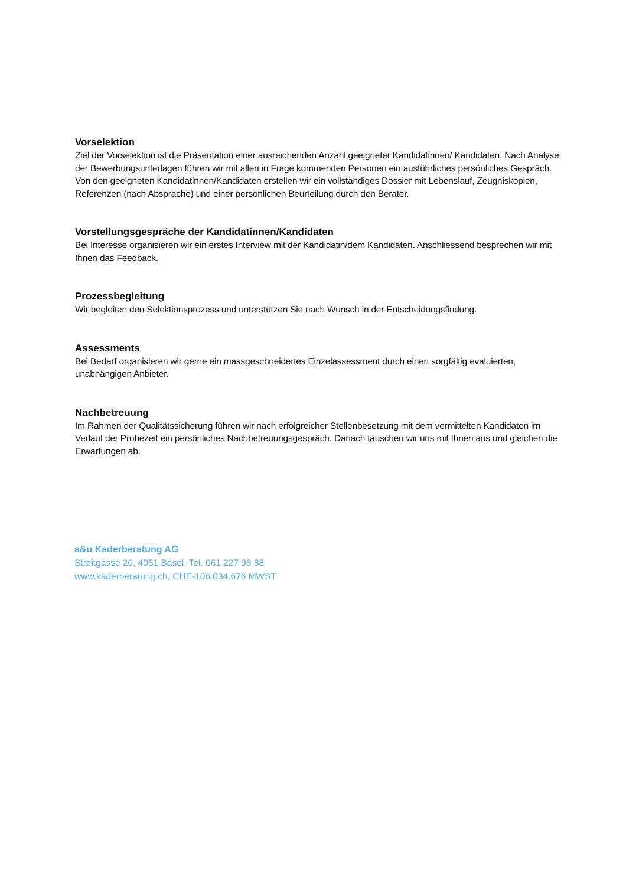Vorselektion
Ziel der Vorselektion ist die Präsentation einer ausreichenden Anzahl geeigneter Kandidatinnen/ Kandidaten. Nach Analyse der Bewerbungsunterlagen führen wir mit allen in Frage kommenden Personen ein ausführliches persönliches Gespräch. Von den geeigneten Kandidatinnen/Kandidaten erstellen wir ein vollständiges Dossier mit Lebenslauf, Zeugniskopien, Referenzen (nach Absprache) und einer persönlichen Beurteilung durch den Berater.
Vorstellungsgespräche der Kandidatinnen/Kandidaten
Bei Interesse organisieren wir ein erstes Interview mit der Kandidatin/dem Kandidaten. Anschliessend besprechen wir mit Ihnen das Feedback.
Prozessbegleitung
Wir begleiten den Selektionsprozess und unterstützen Sie nach Wunsch in der Entscheidungsfindung.
Assessments
Bei Bedarf organisieren wir gerne ein massgeschneidertes Einzelassessment durch einen sorgfältig evaluierten, unabhängigen Anbieter.
Nachbetreuung
Im Rahmen der Qualitätssicherung führen wir nach erfolgreicher Stellenbesetzung mit dem vermittelten Kandidaten im Verlauf der Probezeit ein persönliches Nachbetreuungsgespräch. Danach tauschen wir uns mit Ihnen aus und gleichen die Erwartungen ab.
a&u Kaderberatung AG
Streitgasse 20, 4051 Basel, Tel. 061 227 98 88
www.kaderberatung.ch, CHE-106.034.676 MWST